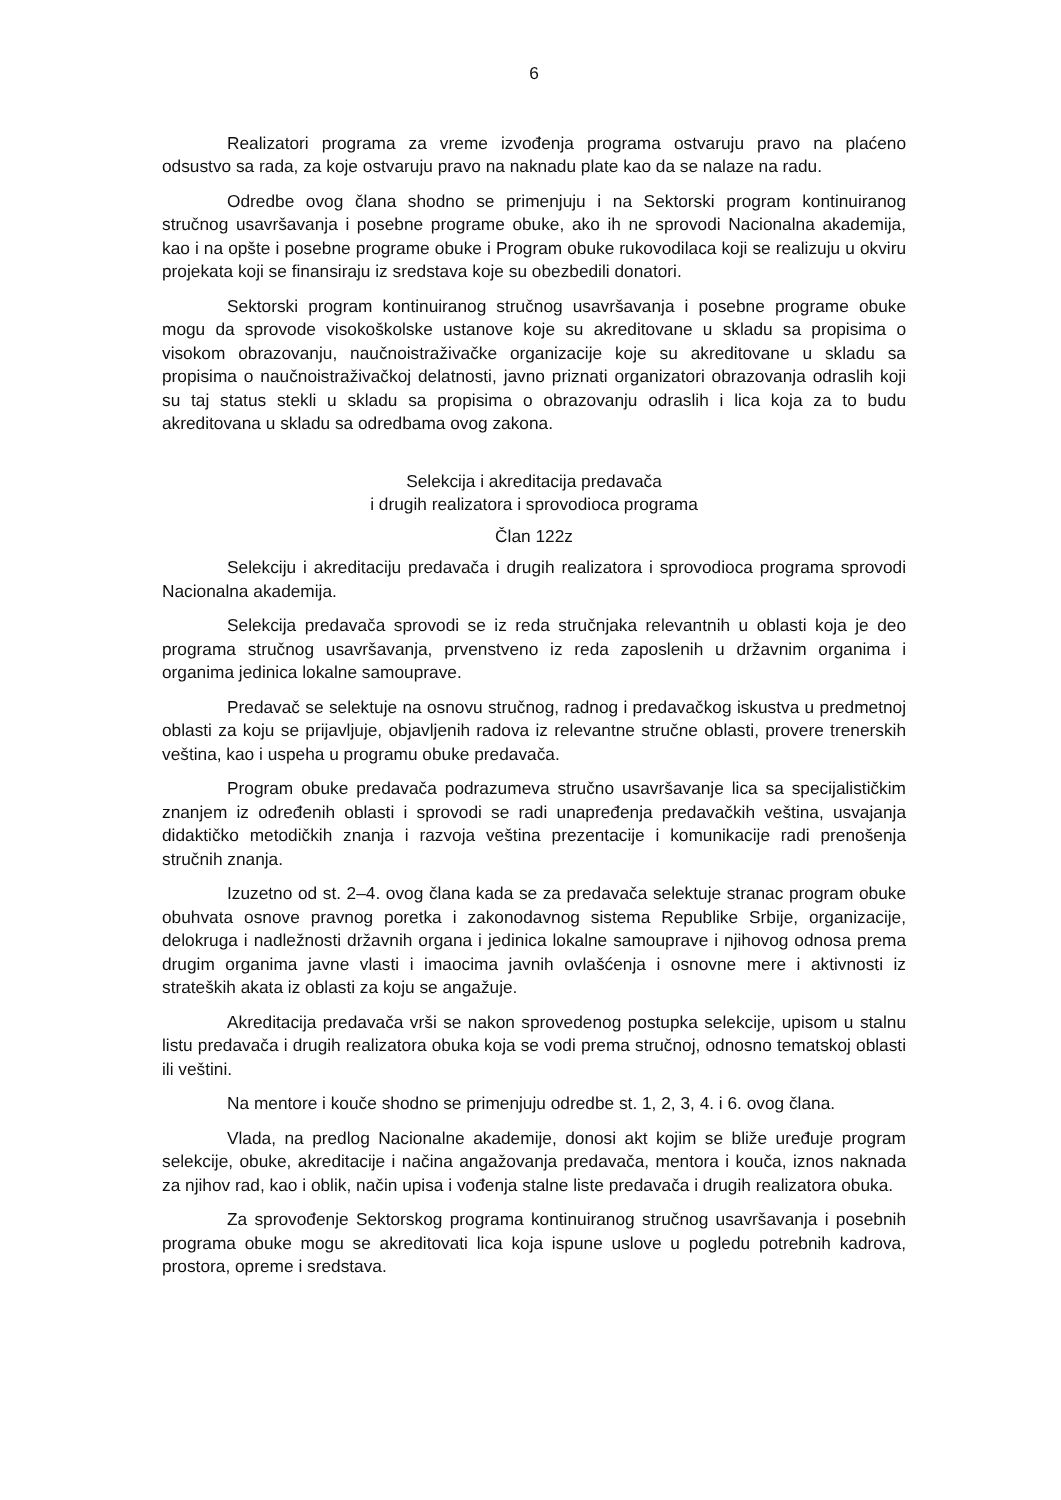6
Realizatori programa za vreme izvođenja programa ostvaruju pravo na plaćeno odsustvo sa rada, za koje ostvaruju pravo na naknadu plate kao da se nalaze na radu.
Odredbe ovog člana shodno se primenjuju i na Sektorski program kontinuiranog stručnog usavršavanja i posebne programe obuke, ako ih ne sprovodi Nacionalna akademija, kao i na opšte i posebne programe obuke i Program obuke rukovodilaca koji se realizuju u okviru projekata koji se finansiraju iz sredstava koje su obezbedili donatori.
Sektorski program kontinuiranog stručnog usavršavanja i posebne programe obuke mogu da sprovode visokoškolske ustanove koje su akreditovane u skladu sa propisima o visokom obrazovanju, naučnoistraživačke organizacije koje su akreditovane u skladu sa propisima o naučnoistraživačkoj delatnosti, javno priznati organizatori obrazovanja odraslih koji su taj status stekli u skladu sa propisima o obrazovanju odraslih i lica koja za to budu akreditovana u skladu sa odredbama ovog zakona.
Selekcija i akreditacija predavača
i drugih realizatora i sprovodioca programa
Član 122z
Selekciju i akreditaciju predavača i drugih realizatora i sprovodioca programa sprovodi Nacionalna akademija.
Selekcija predavača sprovodi se iz reda stručnjaka relevantnih u oblasti koja je deo programa stručnog usavršavanja, prvenstveno iz reda zaposlenih u državnim organima i organima jedinica lokalne samouprave.
Predavač se selektuje na osnovu stručnog, radnog i predavačkog iskustva u predmetnoj oblasti za koju se prijavljuje, objavljenih radova iz relevantne stručne oblasti, provere trenerskih veština, kao i uspeha u programu obuke predavača.
Program obuke predavača podrazumeva stručno usavršavanje lica sa specijalističkim znanjem iz određenih oblasti i sprovodi se radi unapređenja predavačkih veština, usvajanja didaktičko metodičkih znanja i razvoja veština prezentacije i komunikacije radi prenošenja stručnih znanja.
Izuzetno od st. 2–4. ovog člana kada se za predavača selektuje stranac program obuke obuhvata osnove pravnog poretka i zakonodavnog sistema Republike Srbije, organizacije, delokruga i nadležnosti državnih organa i jedinica lokalne samouprave i njihovog odnosa prema drugim organima javne vlasti i imaocima javnih ovlašćenja i osnovne mere i aktivnosti iz strateških akata iz oblasti za koju se angažuje.
Akreditacija predavača vrši se nakon sprovedenog postupka selekcije, upisom u stalnu listu predavača i drugih realizatora obuka koja se vodi prema stručnoj, odnosno tematskoj oblasti ili veštini.
Na mentore i kouče shodno se primenjuju odredbe st. 1, 2, 3, 4. i 6. ovog člana.
Vlada, na predlog Nacionalne akademije, donosi akt kojim se bliže uređuje program selekcije, obuke, akreditacije i načina angažovanja predavača, mentora i kouča, iznos naknada za njihov rad, kao i oblik, način upisa i vođenja stalne liste predavača i drugih realizatora obuka.
Za sprovođenje Sektorskog programa kontinuiranog stručnog usavršavanja i posebnih programa obuke mogu se akreditovati lica koja ispune uslove u pogledu potrebnih kadrova, prostora, opreme i sredstava.